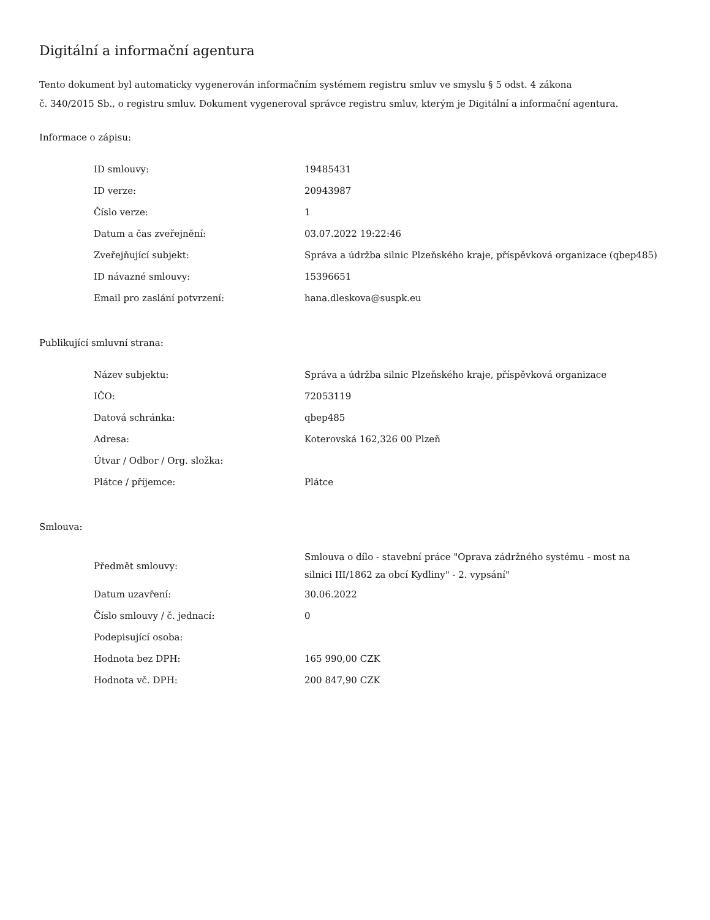Digitální a informační agentura
Tento dokument byl automaticky vygenerován informačním systémem registru smluv ve smyslu § 5 odst. 4 zákona
č. 340/2015 Sb., o registru smluv. Dokument vygeneroval správce registru smluv, kterým je Digitální a informační agentura.
Informace o zápisu:
| ID smlouvy: | 19485431 |
| ID verze: | 20943987 |
| Číslo verze: | 1 |
| Datum a čas zveřejnění: | 03.07.2022 19:22:46 |
| Zveřejňující subjekt: | Správa a údržba silnic Plzeňského kraje, příspěvková organizace (qbep485) |
| ID návazné smlouvy: | 15396651 |
| Email pro zaslání potvrzení: | hana.dleskova@suspk.eu |
Publikující smluvní strana:
| Název subjektu: | Správa a údržba silnic Plzeňského kraje, příspěvková organizace |
| IČO: | 72053119 |
| Datová schránka: | qbep485 |
| Adresa: | Koterovská 162,326 00 Plzeň |
| Útvar / Odbor / Org. složka: | |
| Plátce / příjemce: | Plátce |
Smlouva:
| Předmět smlouvy: | Smlouva o dílo - stavební práce "Oprava zádržného systému - most na silnici III/1862 za obcí Kydliny" - 2. vypsání" |
| Datum uzavření: | 30.06.2022 |
| Číslo smlouvy / č. jednací: | 0 |
| Podepisující osoba: | |
| Hodnota bez DPH: | 165 990,00 CZK |
| Hodnota vč. DPH: | 200 847,90 CZK |